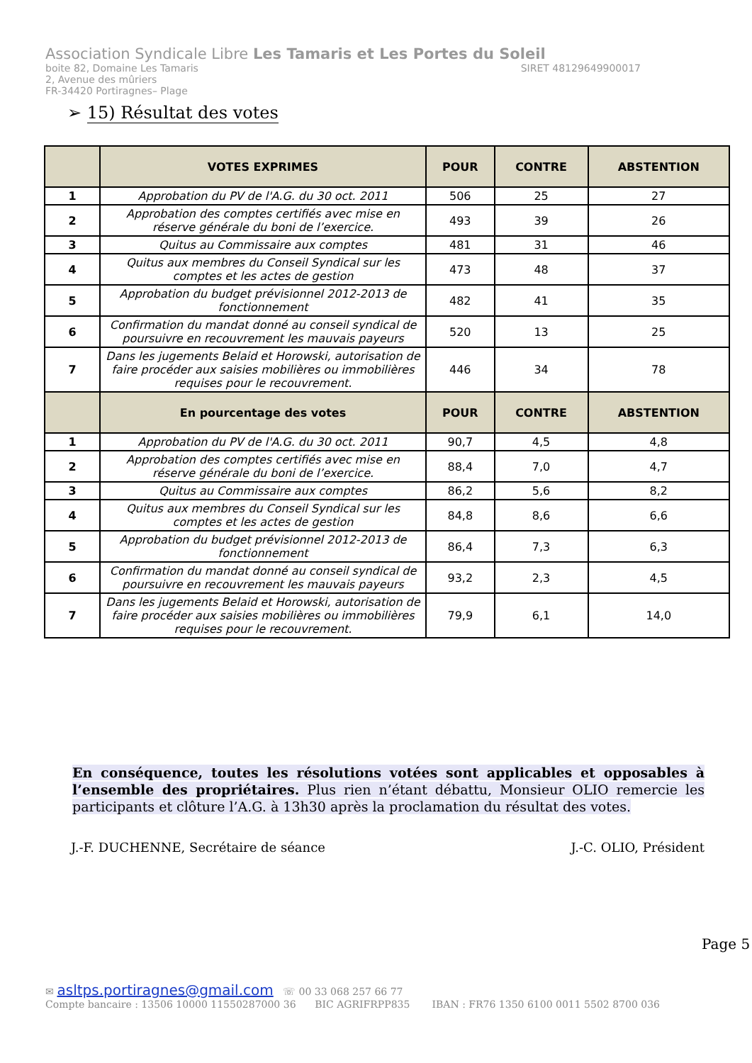Association Syndicale Libre Les Tamaris et Les Portes du Soleil
boite 82, Domaine Les Tamaris SIRET 48129649900017
2, Avenue des mûriers
FR-34420 Portiragnes– Plage
➢ 15) Résultat des votes
| | VOTES EXPRIMES | POUR | CONTRE | ABSTENTION |
| --- | --- | --- | --- | --- |
| 1 | Approbation du PV de l'A.G. du 30 oct. 2011 | 506 | 25 | 27 |
| 2 | Approbation des comptes certifiés avec mise en réserve générale du boni de l’exercice. | 493 | 39 | 26 |
| 3 | Quitus au Commissaire aux comptes | 481 | 31 | 46 |
| 4 | Quitus aux membres du Conseil Syndical sur les comptes et les actes de gestion | 473 | 48 | 37 |
| 5 | Approbation du budget prévisionnel 2012-2013 de fonctionnement | 482 | 41 | 35 |
| 6 | Confirmation du mandat donné au conseil syndical de poursuivre en recouvrement les mauvais payeurs | 520 | 13 | 25 |
| 7 | Dans les jugements Belaid et Horowski, autorisation de faire procéder aux saisies mobilières ou immobilières requises pour le recouvrement. | 446 | 34 | 78 |
| | En pourcentage des votes | POUR | CONTRE | ABSTENTION |
| 1 | Approbation du PV de l'A.G. du 30 oct. 2011 | 90,7 | 4,5 | 4,8 |
| 2 | Approbation des comptes certifiés avec mise en réserve générale du boni de l’exercice. | 88,4 | 7,0 | 4,7 |
| 3 | Quitus au Commissaire aux comptes | 86,2 | 5,6 | 8,2 |
| 4 | Quitus aux membres du Conseil Syndical sur les comptes et les actes de gestion | 84,8 | 8,6 | 6,6 |
| 5 | Approbation du budget prévisionnel 2012-2013 de fonctionnement | 86,4 | 7,3 | 6,3 |
| 6 | Confirmation du mandat donné au conseil syndical de poursuivre en recouvrement les mauvais payeurs | 93,2 | 2,3 | 4,5 |
| 7 | Dans les jugements Belaid et Horowski, autorisation de faire procéder aux saisies mobilières ou immobilières requises pour le recouvrement. | 79,9 | 6,1 | 14,0 |
En conséquence, toutes les résolutions votées sont applicables et opposables à l’ensemble des propriétaires. Plus rien n’étant débattu, Monsieur OLIO remercie les participants et clôture l’A.G. à 13h30 après la proclamation du résultat des votes.
J.-F. DUCHENNE, Secrétaire de séance J.-C. OLIO, Président
Page 5
✉ asltps.portiragnes@gmail.com ☏ 00 33 068 257 66 77
Compte bancaire : 13506 10000 11550287000 36 BIC AGRIFRPP835 IBAN : FR76 1350 6100 0011 5502 8700 036